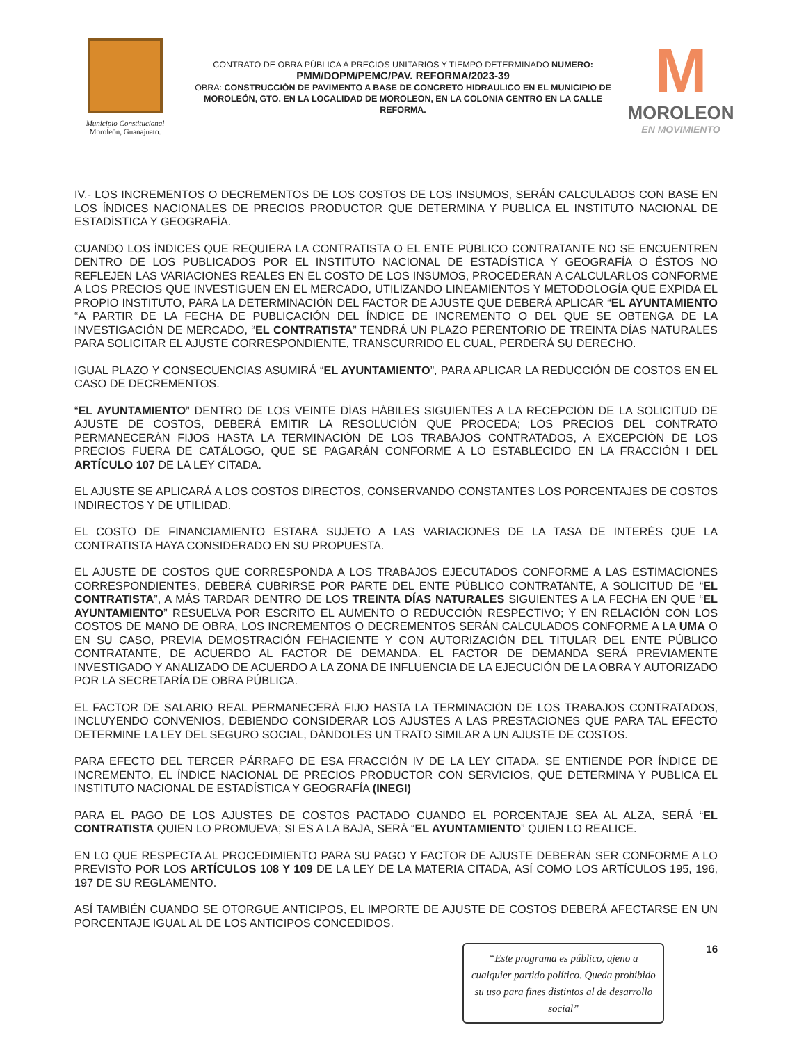Municipio Constitucional
Moroleón, Guanajuato.
CONTRATO DE OBRA PÚBLICA A PRECIOS UNITARIOS Y TIEMPO DETERMINADO NUMERO:
PMM/DOPM/PEMC/PAV. REFORMA/2023-39
OBRA: CONSTRUCCIÓN DE PAVIMENTO A BASE DE CONCRETO HIDRAULICO EN EL MUNICIPIO DE MOROLEÓN, GTO. EN LA LOCALIDAD DE MOROLEON, EN LA COLONIA CENTRO EN LA CALLE REFORMA.
M
MOROLEON
EN MOVIMIENTO
IV.- LOS INCREMENTOS O DECREMENTOS DE LOS COSTOS DE LOS INSUMOS, SERÁN CALCULADOS CON BASE EN LOS ÍNDICES NACIONALES DE PRECIOS PRODUCTOR QUE DETERMINA Y PUBLICA EL INSTITUTO NACIONAL DE ESTADÍSTICA Y GEOGRAFÍA.
CUANDO LOS ÍNDICES QUE REQUIERA LA CONTRATISTA O EL ENTE PÚBLICO CONTRATANTE NO SE ENCUENTREN DENTRO DE LOS PUBLICADOS POR EL INSTITUTO NACIONAL DE ESTADÍSTICA Y GEOGRAFÍA O ÉSTOS NO REFLEJEN LAS VARIACIONES REALES EN EL COSTO DE LOS INSUMOS, PROCEDERÁN A CALCULARLOS CONFORME A LOS PRECIOS QUE INVESTIGUEN EN EL MERCADO, UTILIZANDO LINEAMIENTOS Y METODOLOGÍA QUE EXPIDA EL PROPIO INSTITUTO, PARA LA DETERMINACIÓN DEL FACTOR DE AJUSTE QUE DEBERÁ APLICAR “EL AYUNTAMIENTO “A PARTIR DE LA FECHA DE PUBLICACIÓN DEL ÍNDICE DE INCREMENTO O DEL QUE SE OBTENGA DE LA INVESTIGACIÓN DE MERCADO, “EL CONTRATISTA” TENDRÁ UN PLAZO PERENTORIO DE TREINTA DÍAS NATURALES PARA SOLICITAR EL AJUSTE CORRESPONDIENTE, TRANSCURRIDO EL CUAL, PERDERÁ SU DERECHO.
IGUAL PLAZO Y CONSECUENCIAS ASUMIRÁ “EL AYUNTAMIENTO”, PARA APLICAR LA REDUCCIÓN DE COSTOS EN EL CASO DE DECREMENTOS.
“EL AYUNTAMIENTO” DENTRO DE LOS VEINTE DÍAS HÁBILES SIGUIENTES A LA RECEPCIÓN DE LA SOLICITUD DE AJUSTE DE COSTOS, DEBERÁ EMITIR LA RESOLUCIÓN QUE PROCEDA; LOS PRECIOS DEL CONTRATO PERMANECERÁN FIJOS HASTA LA TERMINACIÓN DE LOS TRABAJOS CONTRATADOS, A EXCEPCIÓN DE LOS PRECIOS FUERA DE CATÁLOGO, QUE SE PAGARÁN CONFORME A LO ESTABLECIDO EN LA FRACCIÓN I DEL ARTÍCULO 107 DE LA LEY CITADA.
EL AJUSTE SE APLICARÁ A LOS COSTOS DIRECTOS, CONSERVANDO CONSTANTES LOS PORCENTAJES DE COSTOS INDIRECTOS Y DE UTILIDAD.
EL COSTO DE FINANCIAMIENTO ESTARÁ SUJETO A LAS VARIACIONES DE LA TASA DE INTERÉS QUE LA CONTRATISTA HAYA CONSIDERADO EN SU PROPUESTA.
EL AJUSTE DE COSTOS QUE CORRESPONDA A LOS TRABAJOS EJECUTADOS CONFORME A LAS ESTIMACIONES CORRESPONDIENTES, DEBERÁ CUBRIRSE POR PARTE DEL ENTE PÚBLICO CONTRATANTE, A SOLICITUD DE “EL CONTRATISTA”, A MÁS TARDAR DENTRO DE LOS TREINTA DÍAS NATURALES SIGUIENTES A LA FECHA EN QUE “EL AYUNTAMIENTO” RESUELVA POR ESCRITO EL AUMENTO O REDUCCIÓN RESPECTIVO; Y EN RELACIÓN CON LOS COSTOS DE MANO DE OBRA, LOS INCREMENTOS O DECREMENTOS SERÁN CALCULADOS CONFORME A LA UMA O EN SU CASO, PREVIA DEMOSTRACIÓN FEHACIENTE Y CON AUTORIZACIÓN DEL TITULAR DEL ENTE PÚBLICO CONTRATANTE, DE ACUERDO AL FACTOR DE DEMANDA. EL FACTOR DE DEMANDA SERÁ PREVIAMENTE INVESTIGADO Y ANALIZADO DE ACUERDO A LA ZONA DE INFLUENCIA DE LA EJECUCIÓN DE LA OBRA Y AUTORIZADO POR LA SECRETARÍA DE OBRA PÚBLICA.
EL FACTOR DE SALARIO REAL PERMANECERÁ FIJO HASTA LA TERMINACIÓN DE LOS TRABAJOS CONTRATADOS, INCLUYENDO CONVENIOS, DEBIENDO CONSIDERAR LOS AJUSTES A LAS PRESTACIONES QUE PARA TAL EFECTO DETERMINE LA LEY DEL SEGURO SOCIAL, DÁNDOLES UN TRATO SIMILAR A UN AJUSTE DE COSTOS.
PARA EFECTO DEL TERCER PÁRRAFO DE ESA FRACCIÓN IV DE LA LEY CITADA, SE ENTIENDE POR ÍNDICE DE INCREMENTO, EL ÍNDICE NACIONAL DE PRECIOS PRODUCTOR CON SERVICIOS, QUE DETERMINA Y PUBLICA EL INSTITUTO NACIONAL DE ESTADÍSTICA Y GEOGRAFÍA (INEGI)
PARA EL PAGO DE LOS AJUSTES DE COSTOS PACTADO CUANDO EL PORCENTAJE SEA AL ALZA, SERÁ “EL CONTRATISTA QUIEN LO PROMUEVA; SI ES A LA BAJA, SERÁ “EL AYUNTAMIENTO” QUIEN LO REALICE.
EN LO QUE RESPECTA AL PROCEDIMIENTO PARA SU PAGO Y FACTOR DE AJUSTE DEBERÁN SER CONFORME A LO PREVISTO POR LOS ARTÍCULOS 108 Y 109 DE LA LEY DE LA MATERIA CITADA, ASÍ COMO LOS ARTÍCULOS 195, 196, 197 DE SU REGLAMENTO.
ASÍ TAMBIÉN CUANDO SE OTORGUE ANTICIPOS, EL IMPORTE DE AJUSTE DE COSTOS DEBERÁ AFECTARSE EN UN PORCENTAJE IGUAL AL DE LOS ANTICIPOS CONCEDIDOS.
“Este programa es público, ajeno a cualquier partido político. Queda prohibido su uso para fines distintos al de desarrollo social”
16